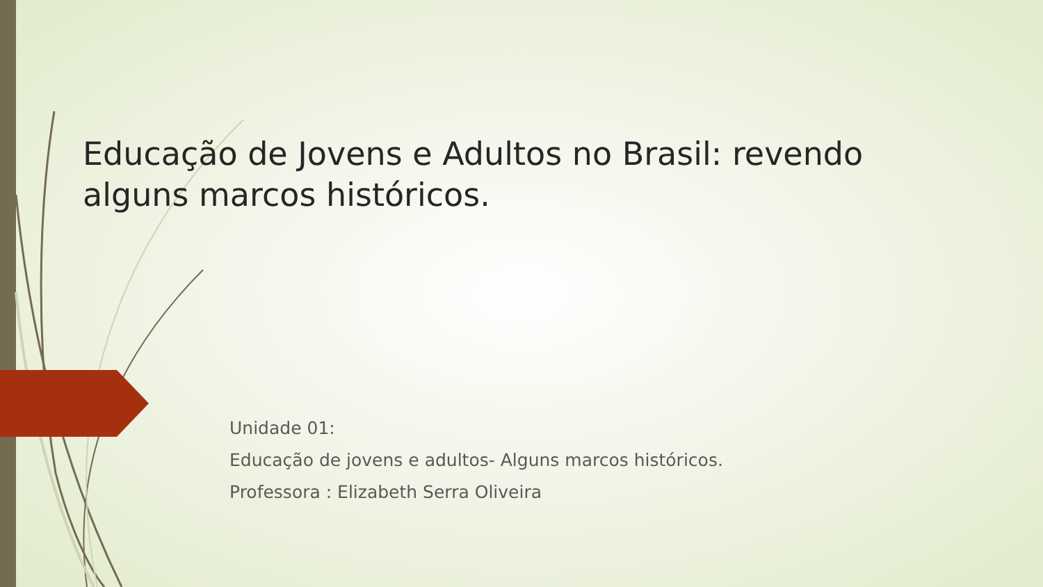Educação de Jovens e Adultos no Brasil: revendo alguns marcos históricos.
Unidade 01:
Educação de jovens e adultos- Alguns marcos históricos.
Professora : Elizabeth Serra Oliveira